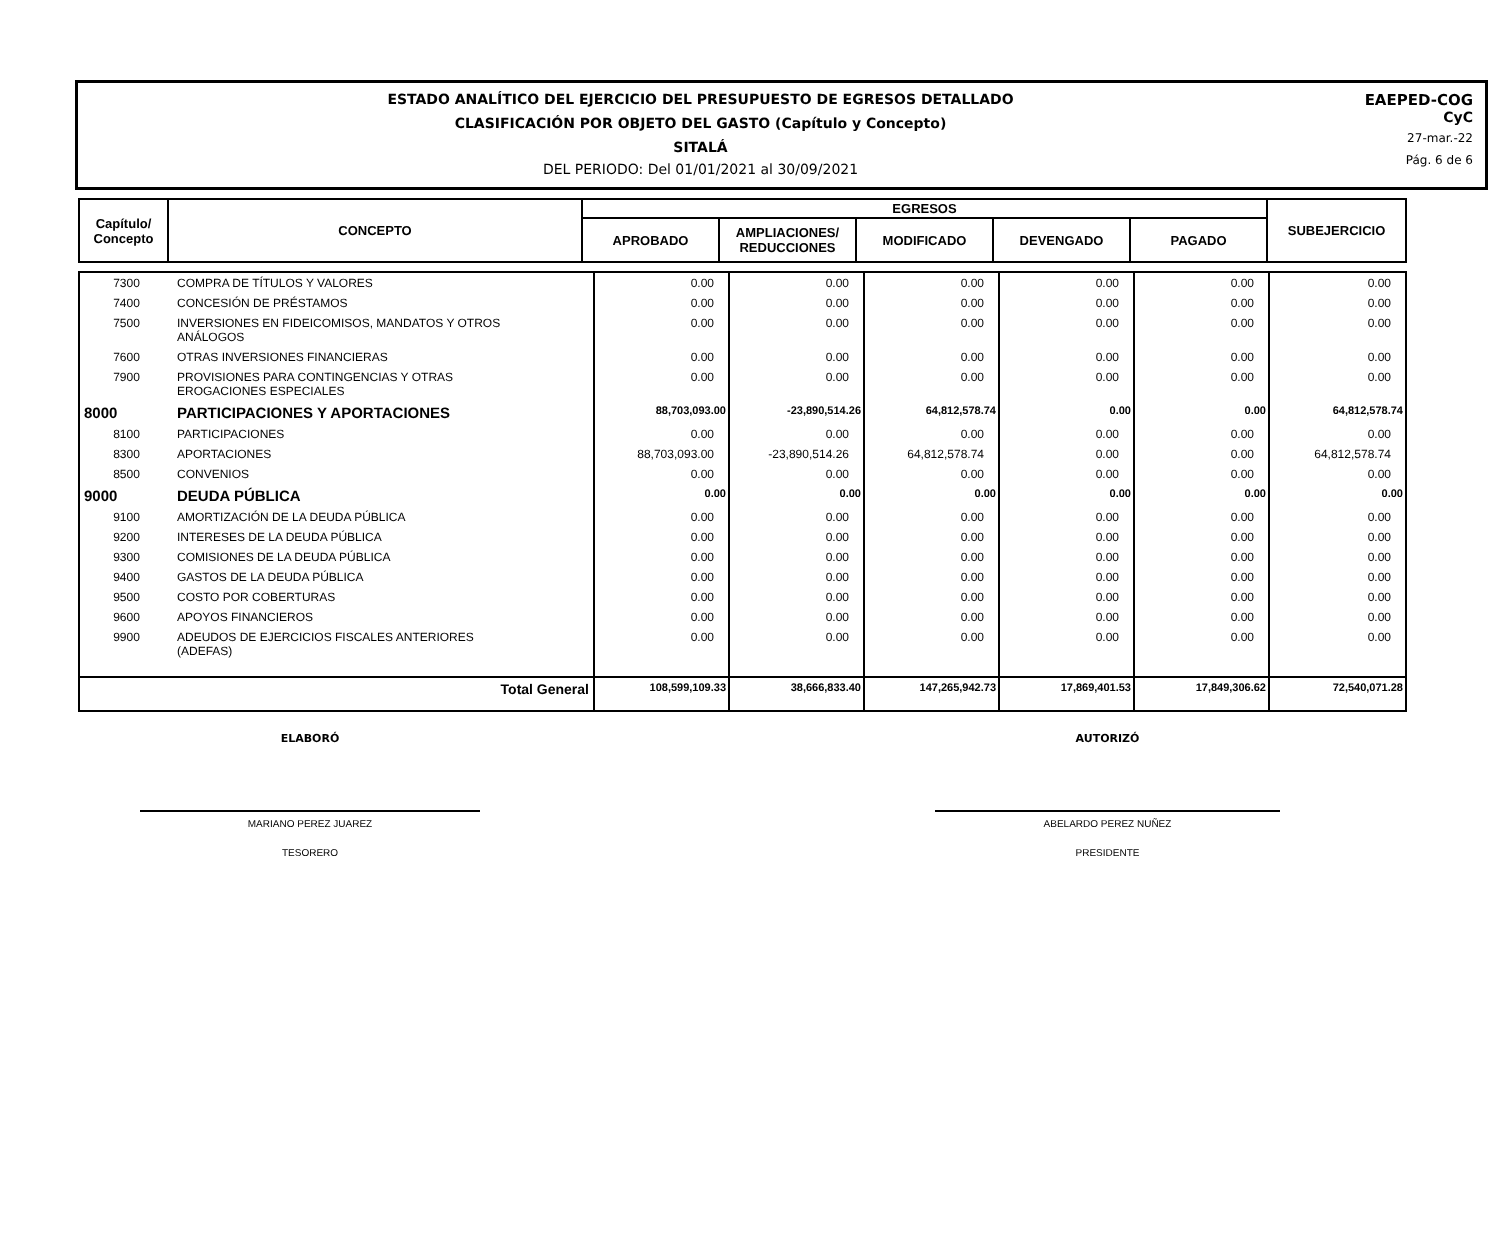ESTADO ANALÍTICO DEL EJERCICIO DEL PRESUPUESTO DE EGRESOS DETALLADO
CLASIFICACIÓN POR OBJETO DEL GASTO (Capítulo y Concepto)
SITALÁ
DEL PERIODO: Del 01/01/2021 al 30/09/2021
EAEPED-COG
CyC
27-mar.-22
Pág. 6 de 6
| Capítulo/ Concepto | CONCEPTO | EGRESOS | | | | | SUBEJERCICIO |
| --- | --- | --- | --- | --- | --- | --- | --- |
| | | APROBADO | AMPLIACIONES/ REDUCCIONES | MODIFICADO | DEVENGADO | PAGADO | |
| 7300 | COMPRA DE TÍTULOS Y VALORES | 0.00 | 0.00 | 0.00 | 0.00 | 0.00 | 0.00 |
| 7400 | CONCESIÓN DE PRÉSTAMOS | 0.00 | 0.00 | 0.00 | 0.00 | 0.00 | 0.00 |
| 7500 | INVERSIONES EN FIDEICOMISOS, MANDATOS Y OTROS ANÁLOGOS | 0.00 | 0.00 | 0.00 | 0.00 | 0.00 | 0.00 |
| 7600 | OTRAS INVERSIONES FINANCIERAS | 0.00 | 0.00 | 0.00 | 0.00 | 0.00 | 0.00 |
| 7900 | PROVISIONES PARA CONTINGENCIAS Y OTRAS EROGACIONES ESPECIALES | 0.00 | 0.00 | 0.00 | 0.00 | 0.00 | 0.00 |
| 8000 | PARTICIPACIONES Y APORTACIONES | 88,703,093.00 | -23,890,514.26 | 64,812,578.74 | 0.00 | 0.00 | 64,812,578.74 |
| 8100 | PARTICIPACIONES | 0.00 | 0.00 | 0.00 | 0.00 | 0.00 | 0.00 |
| 8300 | APORTACIONES | 88,703,093.00 | -23,890,514.26 | 64,812,578.74 | 0.00 | 0.00 | 64,812,578.74 |
| 8500 | CONVENIOS | 0.00 | 0.00 | 0.00 | 0.00 | 0.00 | 0.00 |
| 9000 | DEUDA PÚBLICA | 0.00 | 0.00 | 0.00 | 0.00 | 0.00 | 0.00 |
| 9100 | AMORTIZACIÓN DE LA DEUDA PÚBLICA | 0.00 | 0.00 | 0.00 | 0.00 | 0.00 | 0.00 |
| 9200 | INTERESES DE LA DEUDA PÚBLICA | 0.00 | 0.00 | 0.00 | 0.00 | 0.00 | 0.00 |
| 9300 | COMISIONES DE LA DEUDA PÚBLICA | 0.00 | 0.00 | 0.00 | 0.00 | 0.00 | 0.00 |
| 9400 | GASTOS DE LA DEUDA PÚBLICA | 0.00 | 0.00 | 0.00 | 0.00 | 0.00 | 0.00 |
| 9500 | COSTO POR COBERTURAS | 0.00 | 0.00 | 0.00 | 0.00 | 0.00 | 0.00 |
| 9600 | APOYOS FINANCIEROS | 0.00 | 0.00 | 0.00 | 0.00 | 0.00 | 0.00 |
| 9900 | ADEUDOS DE EJERCICIOS FISCALES ANTERIORES (ADEFAS) | 0.00 | 0.00 | 0.00 | 0.00 | 0.00 | 0.00 |
| | Total General | 108,599,109.33 | 38,666,833.40 | 147,265,942.73 | 17,869,401.53 | 17,849,306.62 | 72,540,071.28 |
ELABORÓ
MARIANO PEREZ JUAREZ
TESORERO
AUTORIZÓ
ABELARDO PEREZ NUÑEZ
PRESIDENTE